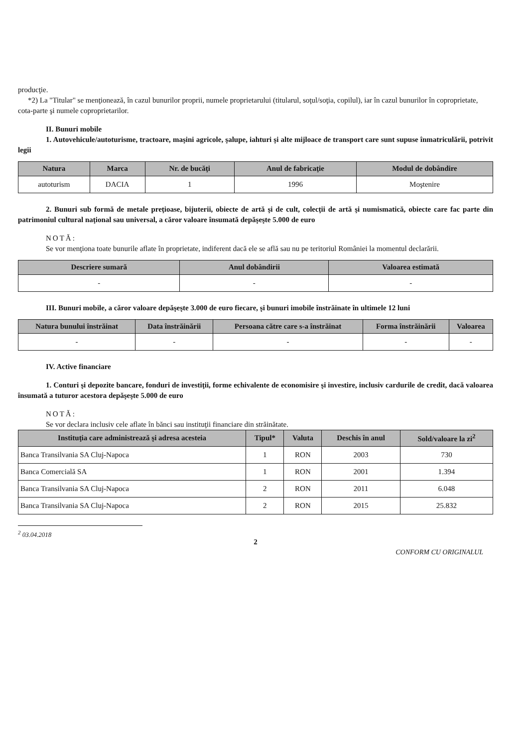producţie.
*2) La "Titular" se menţionează, în cazul bunurilor proprii, numele proprietarului (titularul, soţul/soţia, copilul), iar în cazul bunurilor în coproprietate, cota-parte şi numele coproprietarilor.
II. Bunuri mobile
1. Autovehicule/autoturisme, tractoare, maşini agricole, şalupe, iahturi şi alte mijloace de transport care sunt supuse înmatriculării, potrivit legii
| Natura | Marca | Nr. de bucăţi | Anul de fabricaţie | Modul de dobândire |
| --- | --- | --- | --- | --- |
| autoturism | DACIA | 1 | 1996 | Moştenire |
2. Bunuri sub formă de metale preţioase, bijuterii, obiecte de artă şi de cult, colecţii de artă şi numismatică, obiecte care fac parte din patrimoniul cultural naţional sau universal, a căror valoare însumată depăşeşte 5.000 de euro
NOTĂ:
Se vor menţiona toate bunurile aflate în proprietate, indiferent dacă ele se află sau nu pe teritoriul României la momentul declarării.
| Descriere sumară | Anul dobândirii | Valoarea estimată |
| --- | --- | --- |
| - | - | - |
III. Bunuri mobile, a căror valoare depăşeşte 3.000 de euro fiecare, şi bunuri imobile înstrăinate în ultimele 12 luni
| Natura bunului înstrăinat | Data înstrăinării | Persoana către care s-a înstrăinat | Forma înstrăinării | Valoarea |
| --- | --- | --- | --- | --- |
| - | - | - | - | - |
IV. Active financiare
1. Conturi şi depozite bancare, fonduri de investiţii, forme echivalente de economisire şi investire, inclusiv cardurile de credit, dacă valoarea însumată a tuturor acestora depăşeşte 5.000 de euro
NOTĂ:
Se vor declara inclusiv cele aflate în bănci sau instituţii financiare din străinătate.
| Instituţia care administrează şi adresa acesteia | Tipul* | Valuta | Deschis în anul | Sold/valoare la zi<sup>2</sup> |
| --- | --- | --- | --- | --- |
| Banca Transilvania SA Cluj-Napoca | 1 | RON | 2003 | 730 |
| Banca Comercială SA | 1 | RON | 2001 | 1.394 |
| Banca Transilvania SA Cluj-Napoca | 2 | RON | 2011 | 6.048 |
| Banca Transilvania SA Cluj-Napoca | 2 | RON | 2015 | 25.832 |
<sup>2</sup> 03.04.2018
2
CONFORM CU ORIGINALUL